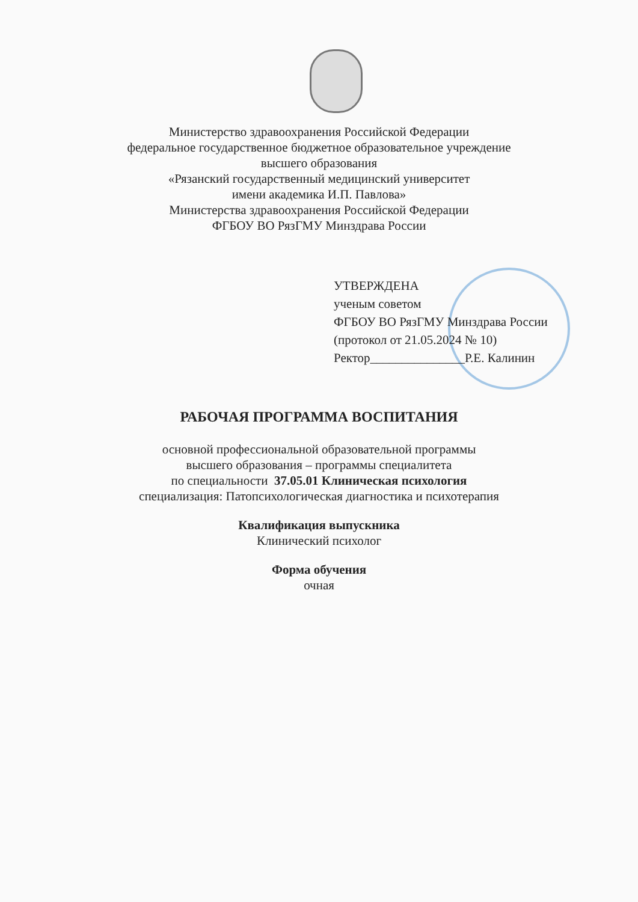Министерство здравоохранения Российской Федерации
федеральное государственное бюджетное образовательное учреждение
высшего образования
«Рязанский государственный медицинский университет
имени академика И.П. Павлова»
Министерства здравоохранения Российской Федерации
ФГБОУ ВО РязГМУ Минздрава России
УТВЕРЖДЕНА
ученым советом
ФГБОУ ВО РязГМУ Минздрава России
(протокол от 21.05.2024 № 10)
Ректор_______________Р.Е. Калинин
РАБОЧАЯ ПРОГРАММА ВОСПИТАНИЯ
основной профессиональной образовательной программы
высшего образования – программы специалитета
по специальности 37.05.01 Клиническая психология
специализация: Патопсихологическая диагностика и психотерапия
Квалификация выпускника
Клинический психолог
Форма обучения
очная